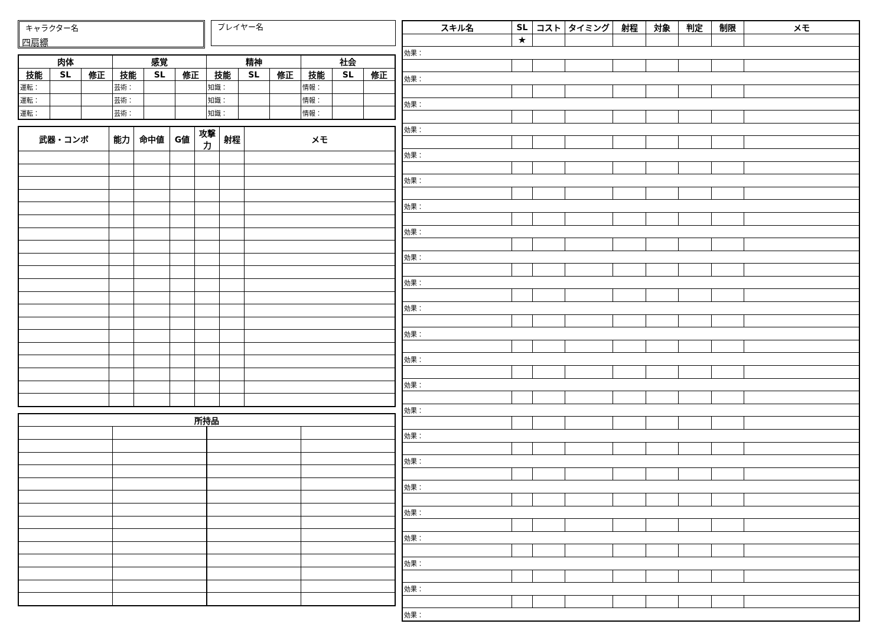キャラクター名
四扇縹
プレイヤー名
| 肉体 | | | 感覚 | | | 精神 | | | 社会 | | |
| --- | --- | --- | --- | --- | --- | --- | --- | --- | --- | --- | --- |
| 技能 | SL | 修正 | 技能 | SL | 修正 | 技能 | SL | 修正 | 技能 | SL | 修正 |
| 運転： | | | 芸術： | | | 知識： | | | 情報： | | |
| 運転： | | | 芸術： | | | 知識： | | | 情報： | | |
| 運転： | | | 芸術： | | | 知識： | | | 情報： | | |
| 武器・コンボ | 能力 | 命中値 | G値 | 攻撃力 | 射程 | メモ |
| --- | --- | --- | --- | --- | --- | --- |
| 所持品 | | | |
| --- | --- | --- | --- |
| スキル名 | SL | コスト | タイミング | 射程 | 対象 | 判定 | 制限 | メモ |
| --- | --- | --- | --- | --- | --- | --- | --- | --- |
| | ★ | | | | | | | |
| 効果： | | | | | | | | |
| 効果： | | | | | | | | |
| 効果： | | | | | | | | |
| 効果： | | | | | | | | |
| 効果： | | | | | | | | |
| 効果： | | | | | | | | |
| 効果： | | | | | | | | |
| 効果： | | | | | | | | |
| 効果： | | | | | | | | |
| 効果： | | | | | | | | |
| 効果： | | | | | | | | |
| 効果： | | | | | | | | |
| 効果： | | | | | | | | |
| 効果： | | | | | | | | |
| 効果： | | | | | | | | |
| 効果： | | | | | | | | |
| 効果： | | | | | | | | |
| 効果： | | | | | | | | |
| 効果： | | | | | | | | |
| 効果： | | | | | | | | |
| 効果： | | | | | | | | |
| 効果： | | | | | | | | |
| 効果： | | | | | | | | |